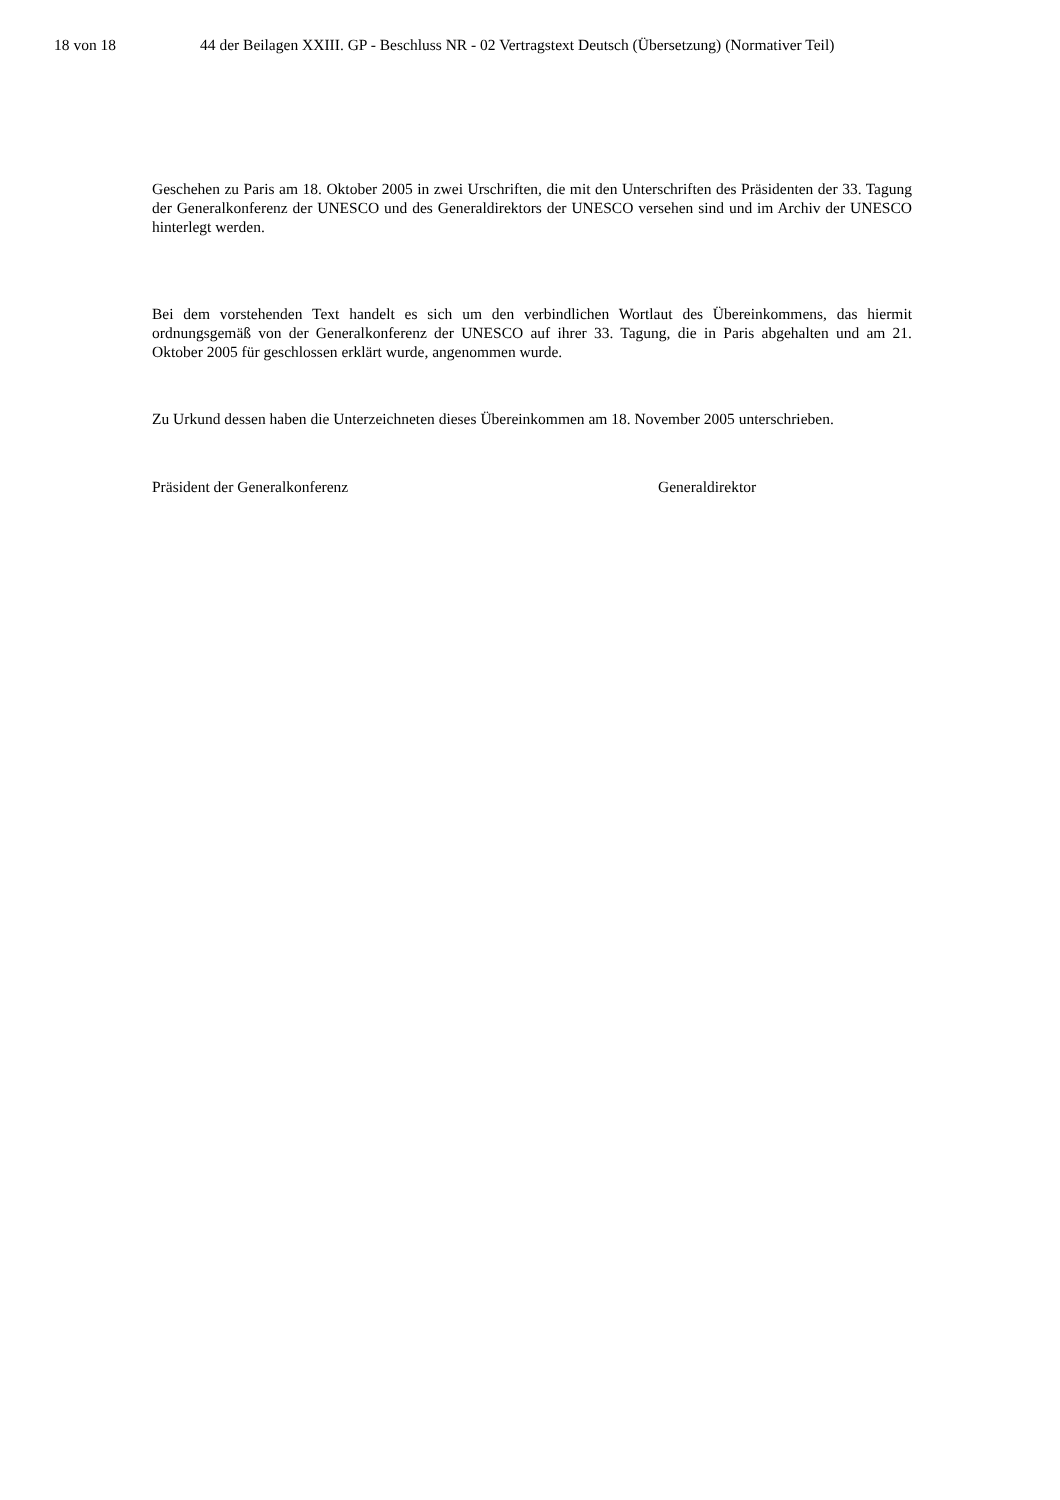18 von 18 44 der Beilagen XXIII. GP - Beschluss NR - 02 Vertragstext Deutsch (Übersetzung) (Normativer Teil)
Geschehen zu Paris am 18. Oktober 2005 in zwei Urschriften, die mit den Unterschriften des Präsidenten der 33. Tagung der Generalkonferenz der UNESCO und des Generaldirektors der UNESCO versehen sind und im Archiv der UNESCO hinterlegt werden.
Bei dem vorstehenden Text handelt es sich um den verbindlichen Wortlaut des Übereinkommens, das hiermit ordnungsgemäß von der Generalkonferenz der UNESCO auf ihrer 33. Tagung, die in Paris abgehalten und am 21. Oktober 2005 für geschlossen erklärt wurde, angenommen wurde.
Zu Urkund dessen haben die Unterzeichneten dieses Übereinkommen am 18. November 2005 unterschrieben.
Präsident der Generalkonferenz Generaldirektor